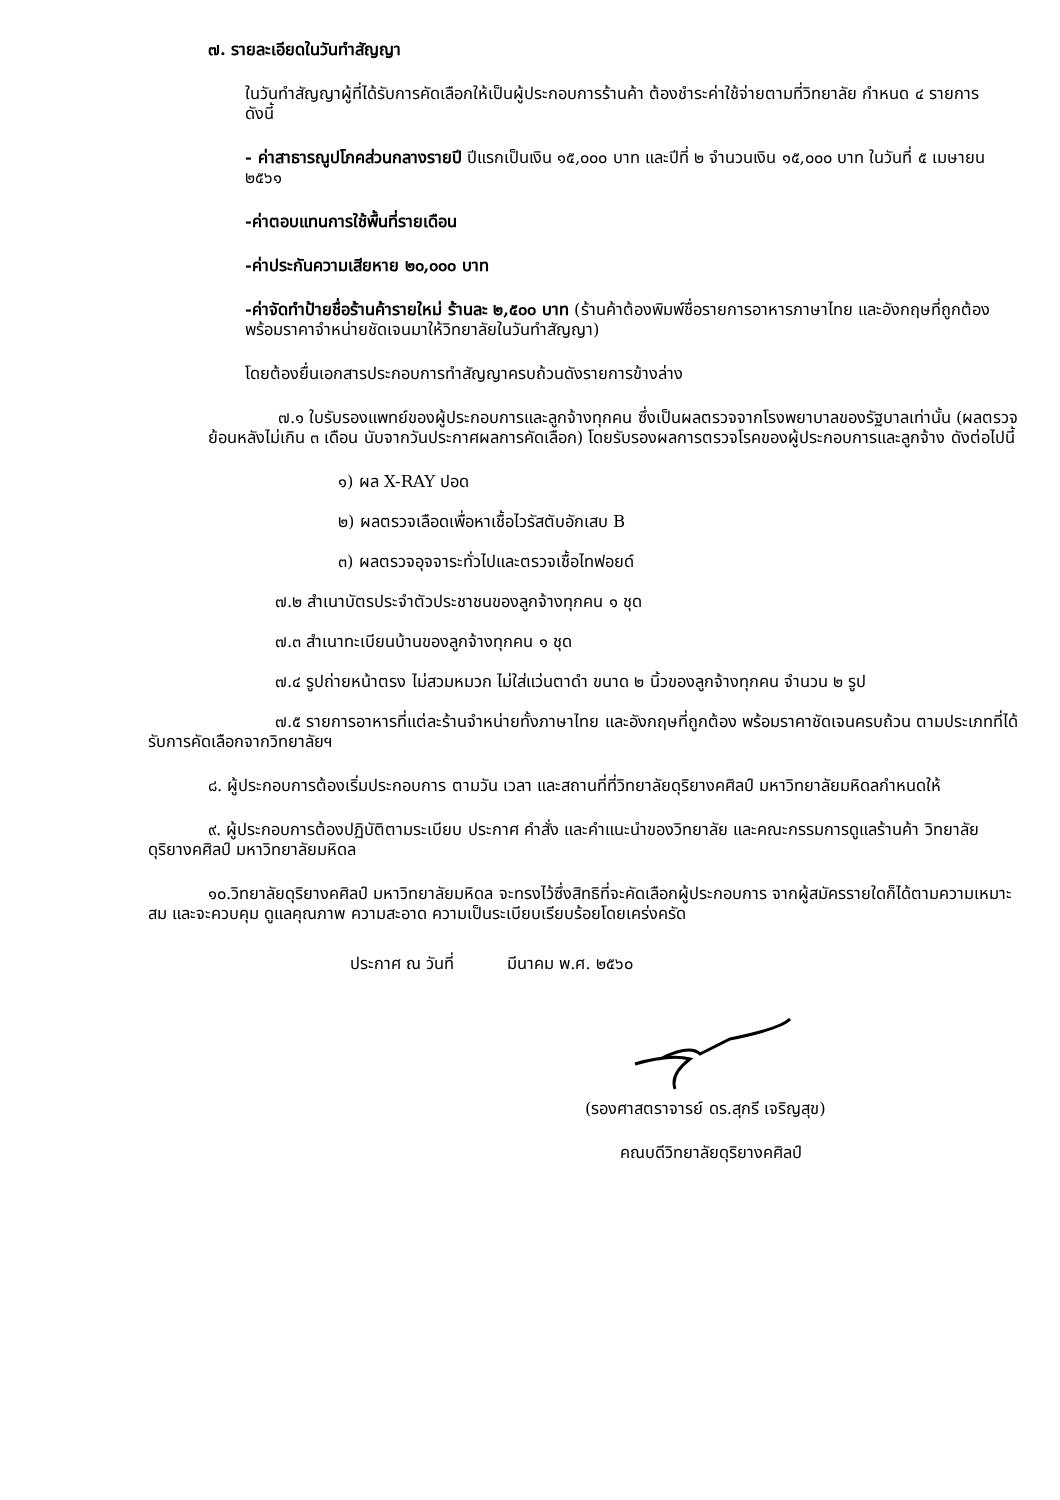๗. รายละเอียดในวันทำสัญญา
ในวันทำสัญญาผู้ที่ได้รับการคัดเลือกให้เป็นผู้ประกอบการร้านค้า ต้องชำระค่าใช้จ่ายตามที่วิทยาลัย กำหนด ๔ รายการดังนี้
- ค่าสาธารณูปโภคส่วนกลางรายปี ปีแรกเป็นเงิน ๑๕,๐๐๐ บาท และปีที่ ๒ จำนวนเงิน ๑๕,๐๐๐ บาท ในวันที่ ๕ เมษายน ๒๕๖๑
-ค่าตอบแทนการใช้พื้นที่รายเดือน
-ค่าประกันความเสียหาย ๒๐,๐๐๐ บาท
-ค่าจัดทำป้ายชื่อร้านค้ารายใหม่ ร้านละ ๒,๕๐๐ บาท (ร้านค้าต้องพิมพ์ชื่อรายการอาหารภาษาไทย และอังกฤษที่ถูกต้อง พร้อมราคาจำหน่ายชัดเจนมาให้วิทยาลัยในวันทำสัญญา)
โดยต้องยื่นเอกสารประกอบการทำสัญญาครบถ้วนดังรายการข้างล่าง
๗.๑ ใบรับรองแพทย์ของผู้ประกอบการและลูกจ้างทุกคน ซึ่งเป็นผลตรวจจากโรงพยาบาลของรัฐบาลเท่านั้น (ผลตรวจย้อนหลังไม่เกิน ๓ เดือน นับจากวันประกาศผลการคัดเลือก) โดยรับรองผลการตรวจโรคของผู้ประกอบการและลูกจ้าง ดังต่อไปนี้
๑) ผล X-RAY ปอด
๒) ผลตรวจเลือดเพื่อหาเชื้อไวรัสตับอักเสบ B
๓) ผลตรวจอุจจาระทั่วไปและตรวจเชื้อไทฟอยด์
๗.๒ สำเนาบัตรประจำตัวประชาชนของลูกจ้างทุกคน ๑ ชุด
๗.๓ สำเนาทะเบียนบ้านของลูกจ้างทุกคน ๑ ชุด
๗.๔ รูปถ่ายหน้าตรง ไม่สวมหมวก ไม่ใส่แว่นตาดำ ขนาด ๒ นิ้วของลูกจ้างทุกคน จำนวน ๒ รูป
๗.๕ รายการอาหารที่แต่ละร้านจำหน่ายทั้งภาษาไทย และอังกฤษที่ถูกต้อง พร้อมราคาชัดเจนครบถ้วน ตามประเภทที่ได้รับการคัดเลือกจากวิทยาลัยฯ
๘. ผู้ประกอบการต้องเริ่มประกอบการ ตามวัน เวลา และสถานที่ที่วิทยาลัยดุริยางคศิลป์ มหาวิทยาลัยมหิดลกำหนดให้
๙. ผู้ประกอบการต้องปฏิบัติตามระเบียบ ประกาศ คำสั่ง และคำแนะนำของวิทยาลัย และคณะกรรมการดูแลร้านค้า วิทยาลัยดุริยางคศิลป์ มหาวิทยาลัยมหิดล
๑๐.วิทยาลัยดุริยางคศิลป์ มหาวิทยาลัยมหิดล จะทรงไว้ซึ่งสิทธิที่จะคัดเลือกผู้ประกอบการ จากผู้สมัครรายใดก็ได้ตามความเหมาะสม และจะควบคุม ดูแลคุณภาพ ความสะอาด ความเป็นระเบียบเรียบร้อยโดยเคร่งครัด
ประกาศ ณ วันที่ มีนาคม พ.ศ. ๒๕๖๐
(รองศาสตราจารย์ ดร.สุกรี เจริญสุข)
คณบดีวิทยาลัยดุริยางคศิลป์